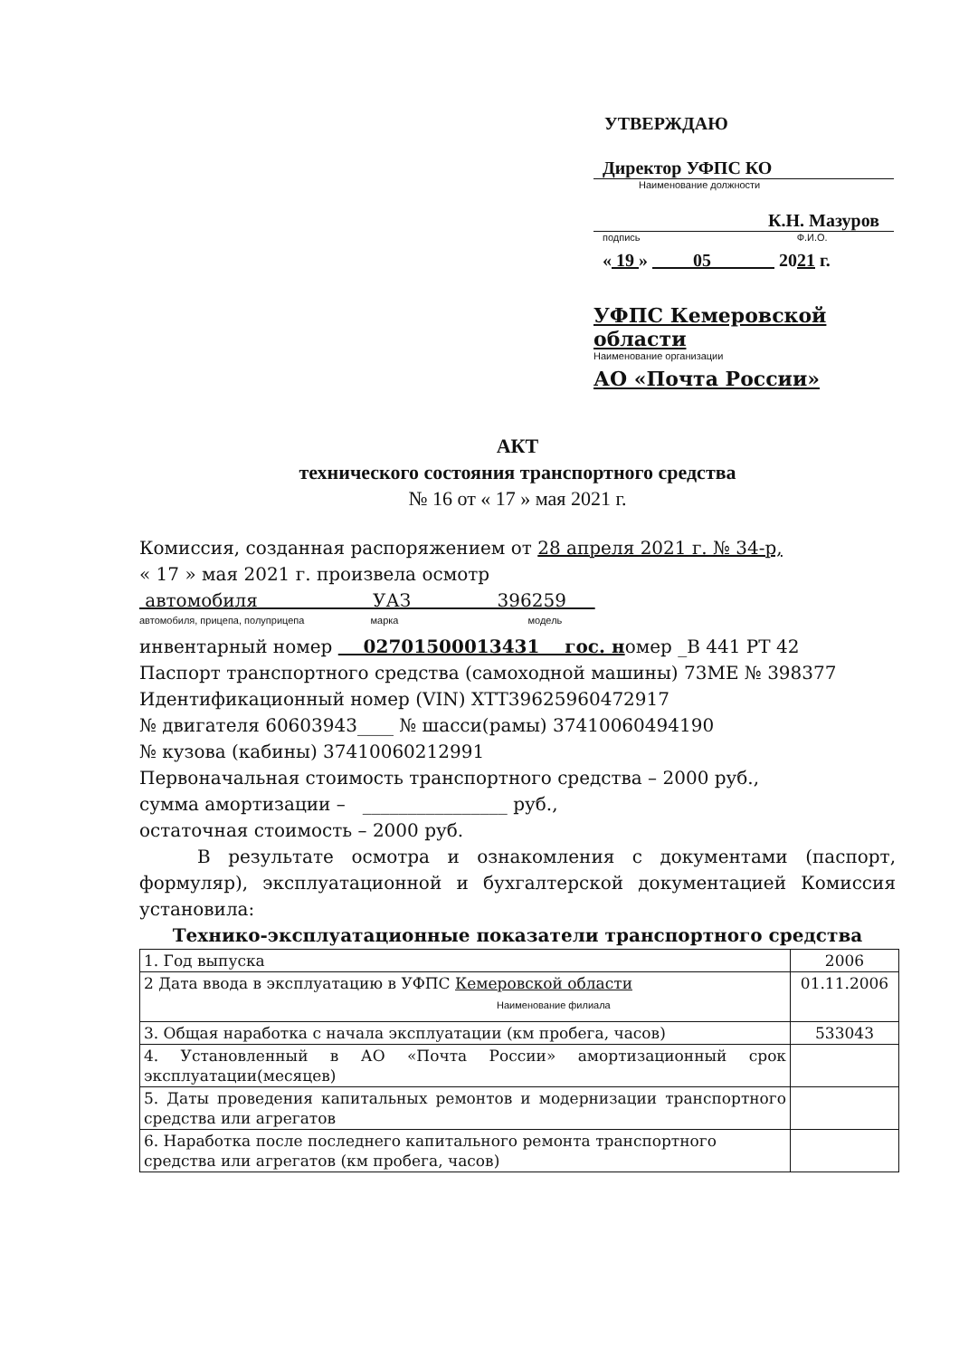УТВЕРЖДАЮ
Директор УФПС КО
Наименование должности
К.Н. Мазуров
подпись Ф.И.О.
« 19 » 05 2021 г.
УФПС Кемеровской области
Наименование организации
АО «Почта России»
АКТ
технического состояния транспортного средства
№ 16 от « 17 » мая 2021 г.
Комиссия, созданная распоряжением от 28 апреля 2021 г. № 34-р,
« 17 » мая 2021 г. произвела осмотр
автомобиля УАЗ 396259
автомобиля, прицепа, полуприцепа марка модель
инвентарный номер 02701500013431 гос. номер _В 441 РТ 42
Паспорт транспортного средства (самоходной машины) 73МЕ № 398377
Идентификационный номер (VIN) ХТТ39625960472917
№ двигателя 60603943____ № шасси(рамы) 37410060494190
№ кузова (кабины) 37410060212991
Первоначальная стоимость транспортного средства – 2000 руб.,
сумма амортизации – ________________ руб.,
остаточная стоимость – 2000 руб.
В результате осмотра и ознакомления с документами (паспорт, формуляр), эксплуатационной и бухгалтерской документацией Комиссия установила:
Технико-эксплуатационные показатели транспортного средства
| 1. Год выпуска | 2006 |
| 2 Дата ввода в эксплуатацию в УФПС Кемеровской области Наименование филиала | 01.11.2006 |
| 3. Общая наработка с начала эксплуатации (км пробега, часов) | 533043 |
| 4. Установленный в АО «Почта России» амортизационный срок эксплуатации(месяцев) | |
| 5. Даты проведения капитальных ремонтов и модернизации транспортного средства или агрегатов | |
| 6. Наработка после последнего капитального ремонта транспортного средства или агрегатов (км пробега, часов) | |